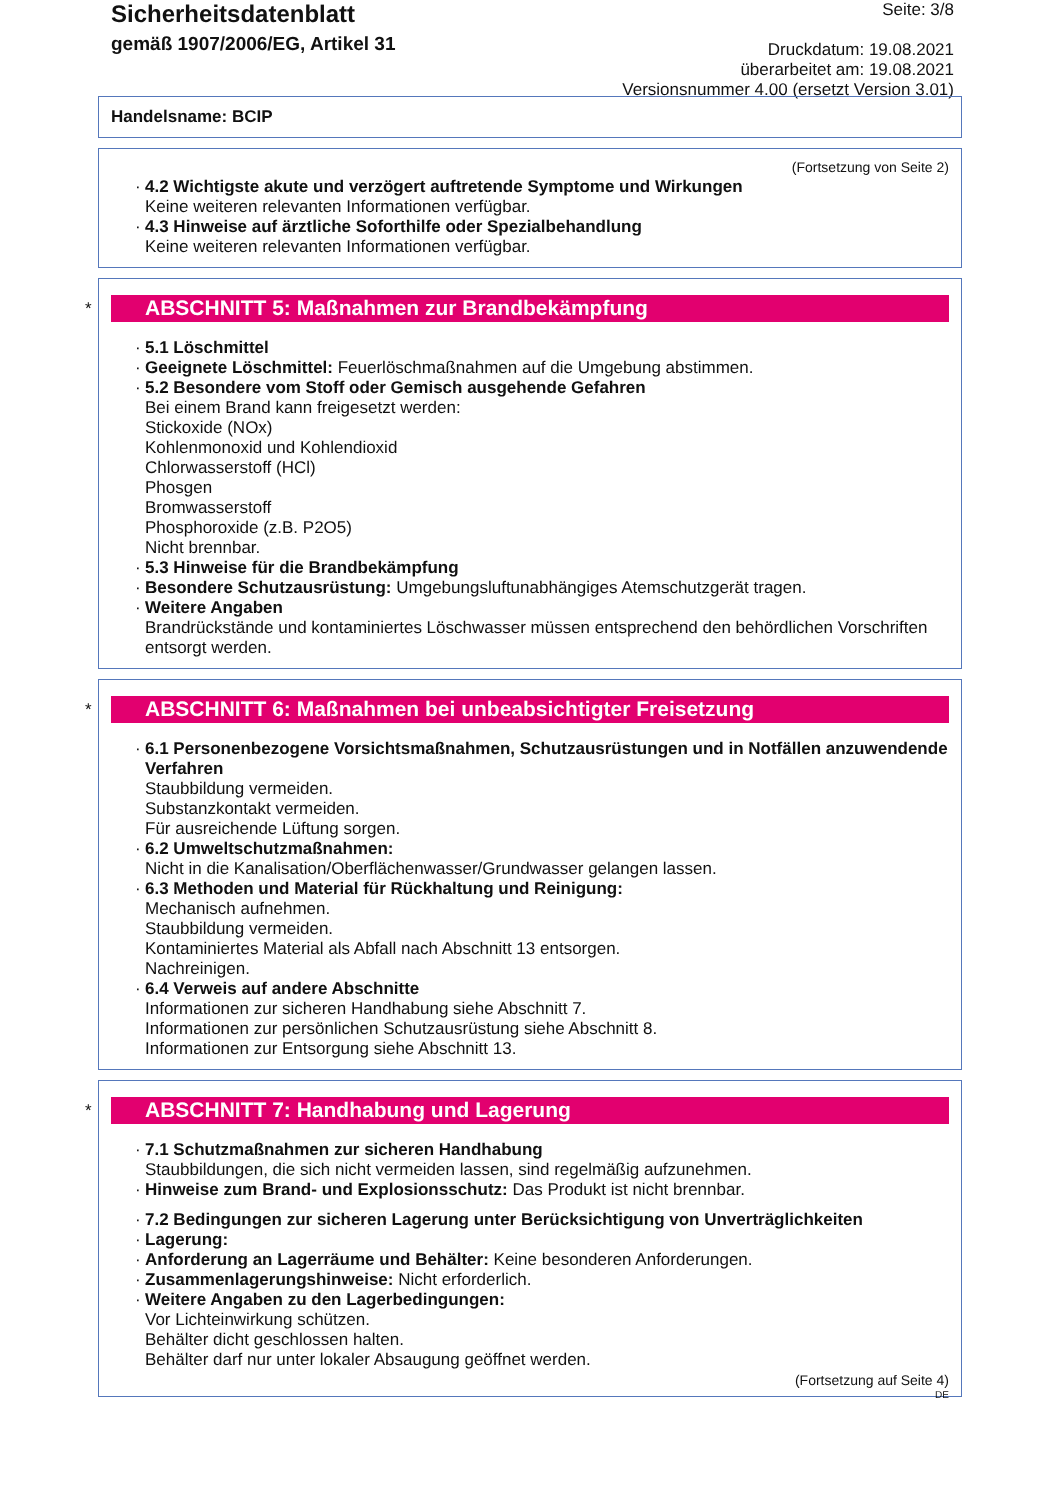Sicherheitsdatenblatt
gemäß 1907/2006/EG, Artikel 31
Seite: 3/8
Druckdatum: 19.08.2021
überarbeitet am: 19.08.2021
Versionsnummer 4.00 (ersetzt Version 3.01)
Handelsname: BCIP
(Fortsetzung von Seite 2)
· 4.2 Wichtigste akute und verzögert auftretende Symptome und Wirkungen
Keine weiteren relevanten Informationen verfügbar.
· 4.3 Hinweise auf ärztliche Soforthilfe oder Spezialbehandlung
Keine weiteren relevanten Informationen verfügbar.
*
ABSCHNITT 5: Maßnahmen zur Brandbekämpfung
· 5.1 Löschmittel
· Geeignete Löschmittel: Feuerlöschmaßnahmen auf die Umgebung abstimmen.
· 5.2 Besondere vom Stoff oder Gemisch ausgehende Gefahren
Bei einem Brand kann freigesetzt werden:
Stickoxide (NOx)
Kohlenmonoxid und Kohlendioxid
Chlorwasserstoff (HCl)
Phosgen
Bromwasserstoff
Phosphoroxide (z.B. P2O5)
Nicht brennbar.
· 5.3 Hinweise für die Brandbekämpfung
· Besondere Schutzausrüstung: Umgebungsluftunabhängiges Atemschutzgerät tragen.
· Weitere Angaben
Brandrückstände und kontaminiertes Löschwasser müssen entsprechend den behördlichen Vorschriften entsorgt werden.
*
ABSCHNITT 6: Maßnahmen bei unbeabsichtigter Freisetzung
· 6.1 Personenbezogene Vorsichtsmaßnahmen, Schutzausrüstungen und in Notfällen anzuwendende Verfahren
Staubbildung vermeiden.
Substanzkontakt vermeiden.
Für ausreichende Lüftung sorgen.
· 6.2 Umweltschutzmaßnahmen:
Nicht in die Kanalisation/Oberflächenwasser/Grundwasser gelangen lassen.
· 6.3 Methoden und Material für Rückhaltung und Reinigung:
Mechanisch aufnehmen.
Staubbildung vermeiden.
Kontaminiertes Material als Abfall nach Abschnitt 13 entsorgen.
Nachreinigen.
· 6.4 Verweis auf andere Abschnitte
Informationen zur sicheren Handhabung siehe Abschnitt 7.
Informationen zur persönlichen Schutzausrüstung siehe Abschnitt 8.
Informationen zur Entsorgung siehe Abschnitt 13.
*
ABSCHNITT 7: Handhabung und Lagerung
· 7.1 Schutzmaßnahmen zur sicheren Handhabung
Staubbildungen, die sich nicht vermeiden lassen, sind regelmäßig aufzunehmen.
· Hinweise zum Brand- und Explosionsschutz: Das Produkt ist nicht brennbar.
· 7.2 Bedingungen zur sicheren Lagerung unter Berücksichtigung von Unverträglichkeiten
· Lagerung:
· Anforderung an Lagerräume und Behälter: Keine besonderen Anforderungen.
· Zusammenlagerungshinweise: Nicht erforderlich.
· Weitere Angaben zu den Lagerbedingungen:
Vor Lichteinwirkung schützen.
Behälter dicht geschlossen halten.
Behälter darf nur unter lokaler Absaugung geöffnet werden.
(Fortsetzung auf Seite 4)
DE